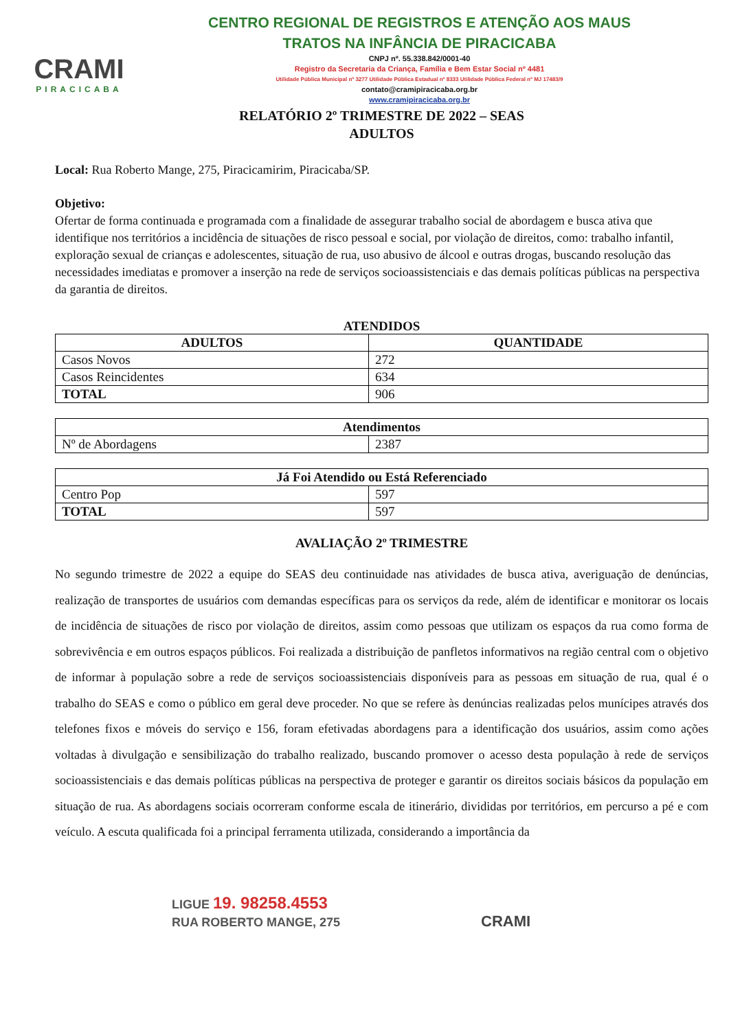CRAMI
PIRACICABA
CENTRO REGIONAL DE REGISTROS E ATENÇÃO AOS MAUS
TRATOS NA INFÂNCIA DE PIRACICABA
CNPJ nº. 55.338.842/0001-40
Registro da Secretaria da Criança, Família e Bem Estar Social nº 4481
Utilidade Pública Municipal nº 3277 Utilidade Pública Estadual nº 8333 Utilidade Pública Federal nº MJ 17483/9
contato@cramipiracicaba.org.br
www.cramipiracicaba.org.br
RELATÓRIO 2º TRIMESTRE DE 2022 – SEAS
ADULTOS
Local: Rua Roberto Mange, 275, Piracicamirim, Piracicaba/SP.
Objetivo:
Ofertar de forma continuada e programada com a finalidade de assegurar trabalho social de abordagem e busca ativa que identifique nos territórios a incidência de situações de risco pessoal e social, por violação de direitos, como: trabalho infantil, exploração sexual de crianças e adolescentes, situação de rua, uso abusivo de álcool e outras drogas, buscando resolução das necessidades imediatas e promover a inserção na rede de serviços socioassistenciais e das demais políticas públicas na perspectiva da garantia de direitos.
ATENDIDOS
| ADULTOS | QUANTIDADE |
| --- | --- |
| Casos Novos | 272 |
| Casos Reincidentes | 634 |
| TOTAL | 906 |
| Atendimentos | |
| --- | --- |
| Nº de Abordagens | 2387 |
| Já Foi Atendido ou Está Referenciado | |
| --- | --- |
| Centro Pop | 597 |
| TOTAL | 597 |
AVALIAÇÃO 2º TRIMESTRE
No segundo trimestre de 2022 a equipe do SEAS deu continuidade nas atividades de busca ativa, averiguação de denúncias, realização de transportes de usuários com demandas específicas para os serviços da rede, além de identificar e monitorar os locais de incidência de situações de risco por violação de direitos, assim como pessoas que utilizam os espaços da rua como forma de sobrevivência e em outros espaços públicos. Foi realizada a distribuição de panfletos informativos na região central com o objetivo de informar à população sobre a rede de serviços socioassistenciais disponíveis para as pessoas em situação de rua, qual é o trabalho do SEAS e como o público em geral deve proceder. No que se refere às denúncias realizadas pelos munícipes através dos telefones fixos e móveis do serviço e 156, foram efetivadas abordagens para a identificação dos usuários, assim como ações voltadas à divulgação e sensibilização do trabalho realizado, buscando promover o acesso desta população à rede de serviços socioassistenciais e das demais políticas públicas na perspectiva de proteger e garantir os direitos sociais básicos da população em situação de rua. As abordagens sociais ocorreram conforme escala de itinerário, divididas por territórios, em percurso a pé e com veículo. A escuta qualificada foi a principal ferramenta utilizada, considerando a importância da
LIGUE 19. 98258.4553
RUA ROBERTO MANGE, 275 CRAMI